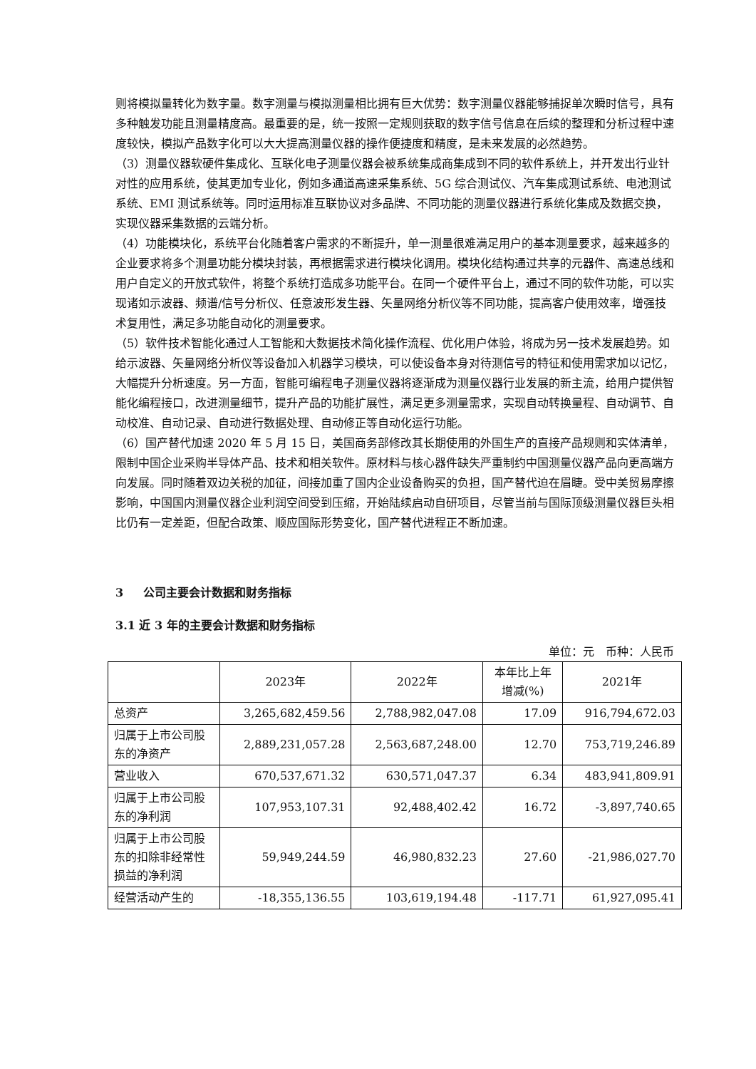则将模拟量转化为数字量。数字测量与模拟测量相比拥有巨大优势：数字测量仪器能够捕捉单次瞬时信号，具有多种触发功能且测量精度高。最重要的是，统一按照一定规则获取的数字信号信息在后续的整理和分析过程中速度较快，模拟产品数字化可以大大提高测量仪器的操作便捷度和精度，是未来发展的必然趋势。
（3）测量仪器软硬件集成化、互联化电子测量仪器会被系统集成商集成到不同的软件系统上，并开发出行业针对性的应用系统，使其更加专业化，例如多通道高速采集系统、5G 综合测试仪、汽车集成测试系统、电池测试系统、EMI 测试系统等。同时运用标准互联协议对多品牌、不同功能的测量仪器进行系统化集成及数据交换，实现仪器采集数据的云端分析。
（4）功能模块化，系统平台化随着客户需求的不断提升，单一测量很难满足用户的基本测量要求，越来越多的企业要求将多个测量功能分模块封装，再根据需求进行模块化调用。模块化结构通过共享的元器件、高速总线和用户自定义的开放式软件，将整个系统打造成多功能平台。在同一个硬件平台上，通过不同的软件功能，可以实现诸如示波器、频谱/信号分析仪、任意波形发生器、矢量网络分析仪等不同功能，提高客户使用效率，增强技术复用性，满足多功能自动化的测量要求。
（5）软件技术智能化通过人工智能和大数据技术简化操作流程、优化用户体验，将成为另一技术发展趋势。如给示波器、矢量网络分析仪等设备加入机器学习模块，可以使设备本身对待测信号的特征和使用需求加以记忆，大幅提升分析速度。另一方面，智能可编程电子测量仪器将逐渐成为测量仪器行业发展的新主流，给用户提供智能化编程接口，改进测量细节，提升产品的功能扩展性，满足更多测量需求，实现自动转换量程、自动调节、自动校准、自动记录、自动进行数据处理、自动修正等自动化运行功能。
（6）国产替代加速 2020 年 5 月 15 日，美国商务部修改其长期使用的外国生产的直接产品规则和实体清单，限制中国企业采购半导体产品、技术和相关软件。原材料与核心器件缺失严重制约中国测量仪器产品向更高端方向发展。同时随着双边关税的加征，间接加重了国内企业设备购买的负担，国产替代迫在眉睫。受中美贸易摩擦影响，中国国内测量仪器企业利润空间受到压缩，开始陆续启动自研项目，尽管当前与国际顶级测量仪器巨头相比仍有一定差距，但配合政策、顺应国际形势变化，国产替代进程正不断加速。
3 公司主要会计数据和财务指标
3.1 近 3 年的主要会计数据和财务指标
单位：元　币种：人民币
| | 2023年 | 2022年 | 本年比上年 增减(%) | 2021年 |
| --- | --- | --- | --- | --- |
| 总资产 | 3,265,682,459.56 | 2,788,982,047.08 | 17.09 | 916,794,672.03 |
| 归属于上市公司股东的净资产 | 2,889,231,057.28 | 2,563,687,248.00 | 12.70 | 753,719,246.89 |
| 营业收入 | 670,537,671.32 | 630,571,047.37 | 6.34 | 483,941,809.91 |
| 归属于上市公司股东的净利润 | 107,953,107.31 | 92,488,402.42 | 16.72 | -3,897,740.65 |
| 归属于上市公司股东的扣除非经常性损益的净利润 | 59,949,244.59 | 46,980,832.23 | 27.60 | -21,986,027.70 |
| 经营活动产生的 | -18,355,136.55 | 103,619,194.48 | -117.71 | 61,927,095.41 |